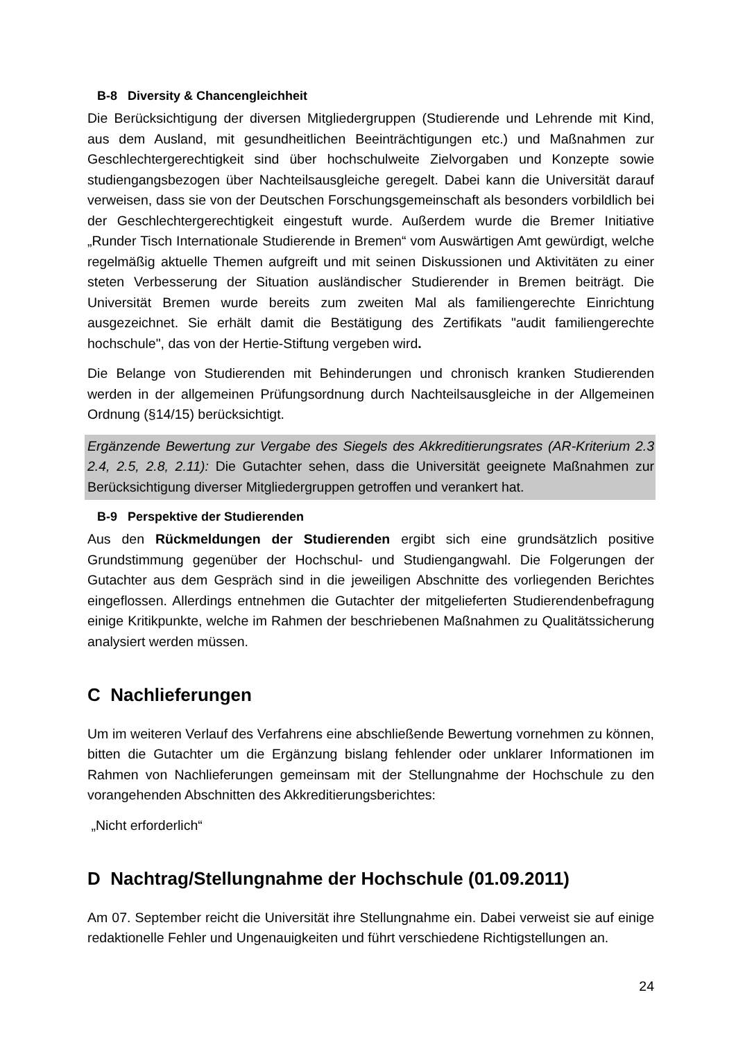B-8 Diversity & Chancengleichheit
Die Berücksichtigung der diversen Mitgliedergruppen (Studierende und Lehrende mit Kind, aus dem Ausland, mit gesundheitlichen Beeinträchtigungen etc.) und Maßnahmen zur Geschlechtergerechtigkeit sind über hochschulweite Zielvorgaben und Konzepte sowie studiengangsbezogen über Nachteilsausgleiche geregelt. Dabei kann die Universität darauf verweisen, dass sie von der Deutschen Forschungsgemeinschaft als besonders vorbildlich bei der Geschlechtergerechtigkeit eingestuft wurde. Außerdem wurde die Bremer Initiative „Runder Tisch Internationale Studierende in Bremen“ vom Auswärtigen Amt gewürdigt, welche regelmäßig aktuelle Themen aufgreift und mit seinen Diskussionen und Aktivitäten zu einer steten Verbesserung der Situation ausländischer Studierender in Bremen beiträgt. Die Universität Bremen wurde bereits zum zweiten Mal als familiengerechte Einrichtung ausgezeichnet. Sie erhält damit die Bestätigung des Zertifikats "audit familiengerechte hochschule", das von der Hertie-Stiftung vergeben wird.
Die Belange von Studierenden mit Behinderungen und chronisch kranken Studierenden werden in der allgemeinen Prüfungsordnung durch Nachteilsausgleiche in der Allgemeinen Ordnung (§14/15) berücksichtigt.
Ergänzende Bewertung zur Vergabe des Siegels des Akkreditierungsrates (AR-Kriterium 2.3 2.4, 2.5, 2.8, 2.11): Die Gutachter sehen, dass die Universität geeignete Maßnahmen zur Berücksichtigung diverser Mitgliedergruppen getroffen und verankert hat.
B-9 Perspektive der Studierenden
Aus den Rückmeldungen der Studierenden ergibt sich eine grundsätzlich positive Grundstimmung gegenüber der Hochschul- und Studiengangwahl. Die Folgerungen der Gutachter aus dem Gespräch sind in die jeweiligen Abschnitte des vorliegenden Berichtes eingeflossen. Allerdings entnehmen die Gutachter der mitgelieferten Studierendenbefragung einige Kritikpunkte, welche im Rahmen der beschriebenen Maßnahmen zu Qualitätssicherung analysiert werden müssen.
C Nachlieferungen
Um im weiteren Verlauf des Verfahrens eine abschließende Bewertung vornehmen zu können, bitten die Gutachter um die Ergänzung bislang fehlender oder unklarer Informationen im Rahmen von Nachlieferungen gemeinsam mit der Stellungnahme der Hochschule zu den vorangehenden Abschnitten des Akkreditierungsberichtes:
„Nicht erforderlich“
D Nachtrag/Stellungnahme der Hochschule (01.09.2011)
Am 07. September reicht die Universität ihre Stellungnahme ein. Dabei verweist sie auf einige redaktionelle Fehler und Ungenauigkeiten und führt verschiedene Richtigstellungen an.
24